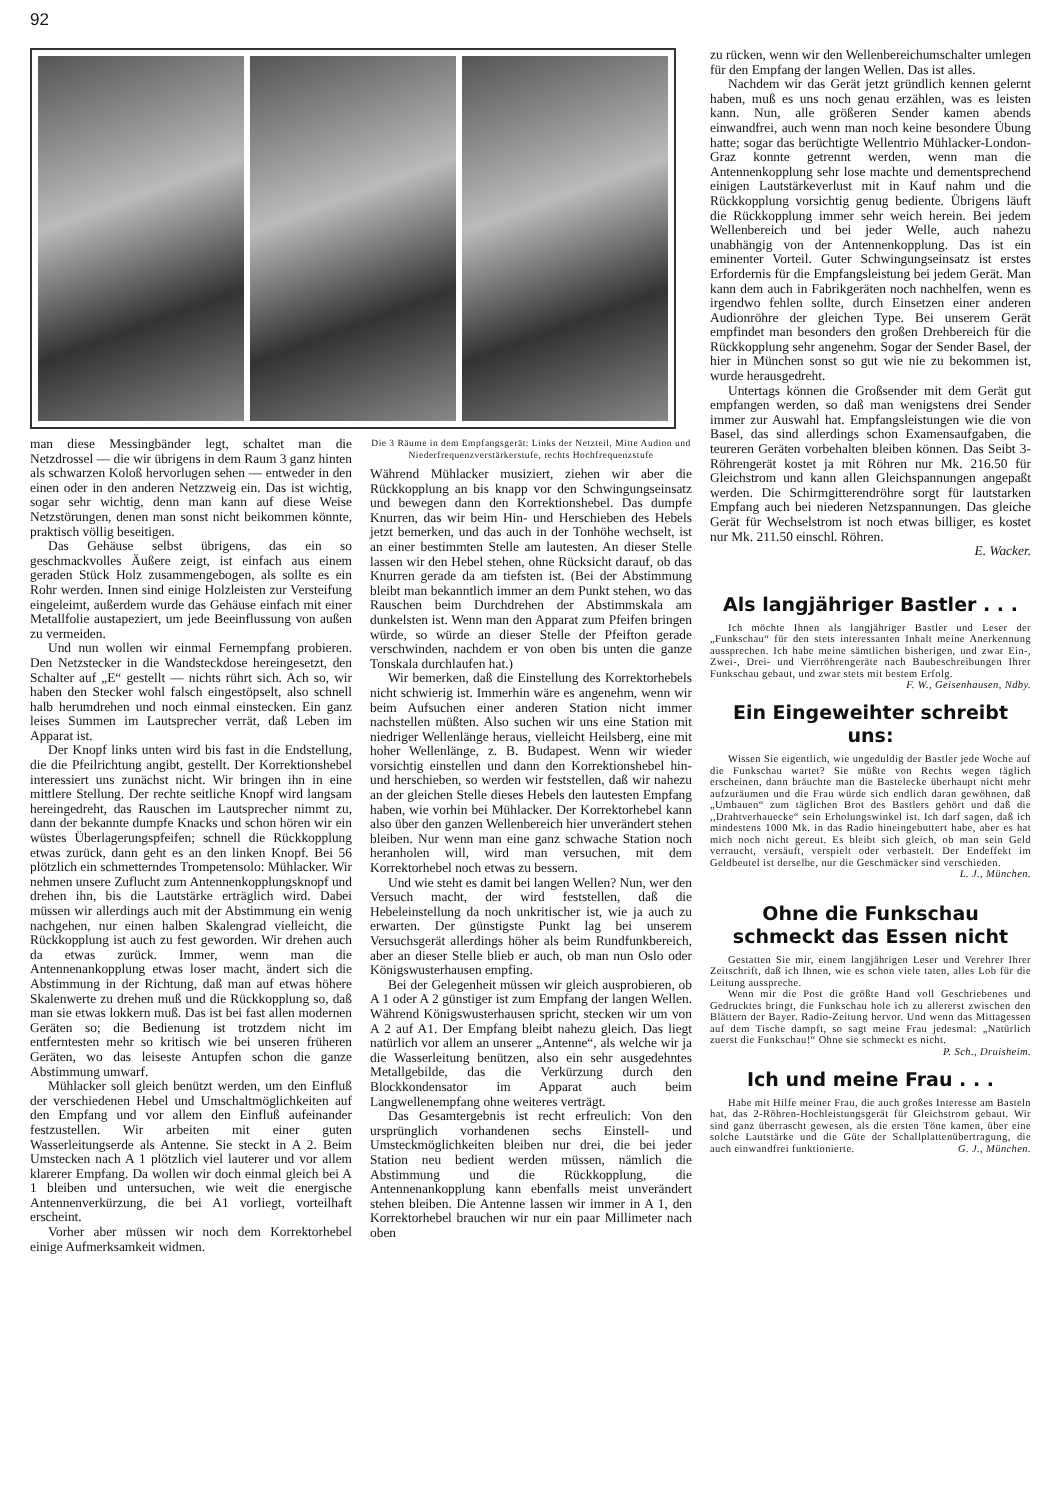92
man diese Messingbänder legt, schaltet man die Netzdrossel — die wir übrigens in dem Raum 3 ganz hinten als schwarzen Koloß hervorlugen sehen — entweder in den einen oder in den anderen Netzzweig ein. Das ist wichtig, sogar sehr wichtig, denn man kann auf diese Weise Netzstörungen, denen man sonst nicht beikommen könnte, praktisch völlig beseitigen.
Das Gehäuse selbst übrigens, das ein so geschmackvolles Äußere zeigt, ist einfach aus einem geraden Stück Holz zusammengebogen, als sollte es ein Rohr werden. Innen sind einige Holzleisten zur Versteifung eingeleimt, außerdem wurde das Gehäuse einfach mit einer Metallfolie austapeziert, um jede Beeinflussung von außen zu vermeiden.
Und nun wollen wir einmal Fernempfang probieren. Den Netzstecker in die Wandsteckdose hereingesetzt, den Schalter auf „E“ gestellt — nichts rührt sich. Ach so, wir haben den Stecker wohl falsch eingestöpselt, also schnell halb herumdrehen und noch einmal einstecken. Ein ganz leises Summen im Lautsprecher verrät, daß Leben im Apparat ist.
Der Knopf links unten wird bis fast in die Endstellung, die die Pfeilrichtung angibt, gestellt. Der Korrektionshebel interessiert uns zunächst nicht. Wir bringen ihn in eine mittlere Stellung. Der rechte seitliche Knopf wird langsam hereingedreht, das Rauschen im Lautsprecher nimmt zu, dann der bekannte dumpfe Knacks und schon hören wir ein wüstes Überlagerungspfeifen; schnell die Rückkopplung etwas zurück, dann geht es an den linken Knopf. Bei 56 plötzlich ein schmetterndes Trompetensolo: Mühlacker. Wir nehmen unsere Zuflucht zum Antennenkopplungsknopf und drehen ihn, bis die Lautstärke erträglich wird. Dabei müssen wir allerdings auch mit der Abstimmung ein wenig nachgehen, nur einen halben Skalengrad vielleicht, die Rückkopplung ist auch zu fest geworden. Wir drehen auch da etwas zurück. Immer, wenn man die Antennenankopplung etwas loser macht, ändert sich die Abstimmung in der Richtung, daß man auf etwas höhere Skalenwerte zu drehen muß und die Rückkopplung so, daß man sie etwas lokkern muß. Das ist bei fast allen modernen Geräten so; die Bedienung ist trotzdem nicht im entferntesten mehr so kritisch wie bei unseren früheren Geräten, wo das leiseste Antupfen schon die ganze Abstimmung umwarf.
Mühlacker soll gleich benützt werden, um den Einfluß der verschiedenen Hebel und Umschaltmöglichkeiten auf den Empfang und vor allem den Einfluß aufeinander festzustellen. Wir arbeiten mit einer guten Wasserleitungserde als Antenne. Sie steckt in A 2. Beim Umstecken nach A 1 plötzlich viel lauterer und vor allem klarerer Empfang. Da wollen wir doch einmal gleich bei A 1 bleiben und untersuchen, wie weit die energische Antennenverkürzung, die bei A1 vorliegt, vorteilhaft erscheint.
Vorher aber müssen wir noch dem Korrektorhebel einige Aufmerksamkeit widmen.
Die 3 Räume in dem Empfangsgerät: Links der Netzteil, Mitte Audion und Niederfrequenzverstärkerstufe, rechts Hochfrequenzstufe
Während Mühlacker musiziert, ziehen wir aber die Rückkopplung an bis knapp vor den Schwingungseinsatz und bewegen dann den Korrektionshebel. Das dumpfe Knurren, das wir beim Hin- und Herschieben des Hebels jetzt bemerken, und das auch in der Tonhöhe wechselt, ist an einer bestimmten Stelle am lautesten. An dieser Stelle lassen wir den Hebel stehen, ohne Rücksicht darauf, ob das Knurren gerade da am tiefsten ist. (Bei der Abstimmung bleibt man bekanntlich immer an dem Punkt stehen, wo das Rauschen beim Durchdrehen der Abstimmskala am dunkelsten ist. Wenn man den Apparat zum Pfeifen bringen würde, so würde an dieser Stelle der Pfeifton gerade verschwinden, nachdem er von oben bis unten die ganze Tonskala durchlaufen hat.)
Wir bemerken, daß die Einstellung des Korrektorhebels nicht schwierig ist. Immerhin wäre es angenehm, wenn wir beim Aufsuchen einer anderen Station nicht immer nachstellen müßten. Also suchen wir uns eine Station mit niedriger Wellenlänge heraus, vielleicht Heilsberg, eine mit hoher Wellenlänge, z. B. Budapest. Wenn wir wieder vorsichtig einstellen und dann den Korrektionshebel hin- und herschieben, so werden wir feststellen, daß wir nahezu an der gleichen Stelle dieses Hebels den lautesten Empfang haben, wie vorhin bei Mühlacker. Der Korrektorhebel kann also über den ganzen Wellenbereich hier unverändert stehen bleiben. Nur wenn man eine ganz schwache Station noch heranholen will, wird man versuchen, mit dem Korrektorhebel noch etwas zu bessern.
Und wie steht es damit bei langen Wellen? Nun, wer den Versuch macht, der wird feststellen, daß die Hebeleinstellung da noch unkritischer ist, wie ja auch zu erwarten. Der günstigste Punkt lag bei unserem Versuchsgerät allerdings höher als beim Rundfunkbereich, aber an dieser Stelle blieb er auch, ob man nun Oslo oder Königswusterhausen empfing.
Bei der Gelegenheit müssen wir gleich ausprobieren, ob A 1 oder A 2 günstiger ist zum Empfang der langen Wellen. Während Königswusterhausen spricht, stecken wir um von A 2 auf A1. Der Empfang bleibt nahezu gleich. Das liegt natürlich vor allem an unserer „Antenne“, als welche wir ja die Wasserleitung benützen, also ein sehr ausgedehntes Metallgebilde, das die Verkürzung durch den Blockkondensator im Apparat auch beim Langwellenempfang ohne weiteres verträgt.
Das Gesamtergebnis ist recht erfreulich: Von den ursprünglich vorhandenen sechs Einstell- und Umsteckmöglichkeiten bleiben nur drei, die bei jeder Station neu bedient werden müssen, nämlich die Abstimmung und die Rückkopplung, die Antennenankopplung kann ebenfalls meist unverändert stehen bleiben. Die Antenne lassen wir immer in A 1, den Korrektorhebel brauchen wir nur ein paar Millimeter nach oben
zu rücken, wenn wir den Wellenbereichumschalter umlegen für den Empfang der langen Wellen. Das ist alles.
Nachdem wir das Gerät jetzt gründlich kennen gelernt haben, muß es uns noch genau erzählen, was es leisten kann. Nun, alle größeren Sender kamen abends einwandfrei, auch wenn man noch keine besondere Übung hatte; sogar das berüchtigte Wellentrio Mühlacker-London-Graz konnte getrennt werden, wenn man die Antennenkopplung sehr lose machte und dementsprechend einigen Lautstärkeverlust mit in Kauf nahm und die Rückkopplung vorsichtig genug bediente. Übrigens läuft die Rückkopplung immer sehr weich herein. Bei jedem Wellenbereich und bei jeder Welle, auch nahezu unabhängig von der Antennenkopplung. Das ist ein eminenter Vorteil. Guter Schwingungseinsatz ist erstes Erfordernis für die Empfangsleistung bei jedem Gerät. Man kann dem auch in Fabrikgeräten noch nachhelfen, wenn es irgendwo fehlen sollte, durch Einsetzen einer anderen Audionröhre der gleichen Type. Bei unserem Gerät empfindet man besonders den großen Drehbereich für die Rückkopplung sehr angenehm. Sogar der Sender Basel, der hier in München sonst so gut wie nie zu bekommen ist, wurde herausgedreht.
Untertags können die Großsender mit dem Gerät gut empfangen werden, so daß man wenigstens drei Sender immer zur Auswahl hat. Empfangsleistungen wie die von Basel, das sind allerdings schon Examensaufgaben, die teureren Geräten vorbehalten bleiben können. Das Seibt 3-Röhrengerät kostet ja mit Röhren nur Mk. 216.50 für Gleichstrom und kann allen Gleichspannungen angepaßt werden. Die Schirmgitterendröhre sorgt für lautstarken Empfang auch bei niederen Netzspannungen. Das gleiche Gerät für Wechselstrom ist noch etwas billiger, es kostet nur Mk. 211.50 einschl. Röhren.
E. Wacker.
Als langjähriger Bastler . . .
Ich möchte Ihnen als langjähriger Bastler und Leser der „Funkschau“ für den stets interessanten Inhalt meine Anerkennung aussprechen. Ich habe meine sämtlichen bisherigen, und zwar Ein-, Zwei-, Drei- und Vierröhrengeräte nach Baubeschreibungen Ihrer Funkschau gebaut, und zwar stets mit bestem Erfolg. F. W., Geisenhausen, Ndby.
Ein Eingeweihter schreibt uns:
Wissen Sie eigentlich, wie ungeduldig der Bastler jede Woche auf die Funkschau wartet? Sie müßte von Rechts wegen täglich erscheinen, dann bräuchte man die Bastelecke überhaupt nicht mehr aufzuräumen und die Frau würde sich endlich daran gewöhnen, daß „Umbauen“ zum täglichen Brot des Bastlers gehört und daß die ,,Drahtverhauecke“ sein Erholungswinkel ist. Ich darf sagen, daß ich mindestens 1000 Mk. in das Radio hineingebuttert habe, aber es hat mich noch nicht gereut. Es bleibt sich gleich, ob man sein Geld verraucht, versäuft, verspielt oder verbastelt. Der Endeffekt im Geldbeutel ist derselbe, nur die Geschmäcker sind verschieden.
L. J., München.
Ohne die Funkschau schmeckt das Essen nicht
Gestatten Sie mir, einem langjährigen Leser und Verehrer Ihrer Zeitschrift, daß ich Ihnen, wie es schon viele taten, alles Lob für die Leitung ausspreche.
Wenn mir die Post die größte Hand voll Geschriebenes und Gedrucktes bringt, die Funkschau hole ich zu allererst zwischen den Blättern der Bayer. Radio-Zeitung hervor. Und wenn das Mittagessen auf dem Tische dampft, so sagt meine Frau jedesmal: „Natürlich zuerst die Funkschau!“ Ohne sie schmeckt es nicht. P. Sch., Druisheim.
Ich und meine Frau . . .
Habe mit Hilfe meiner Frau, die auch großes Interesse am Basteln hat, das 2-Röhren-Hochleistungsgerät für Gleichstrom gebaut. Wir sind ganz überrascht gewesen, als die ersten Töne kamen, über eine solche Lautstärke und die Güte der Schallplattenübertragung, die auch einwandfrei funktionierte. G. J., München.